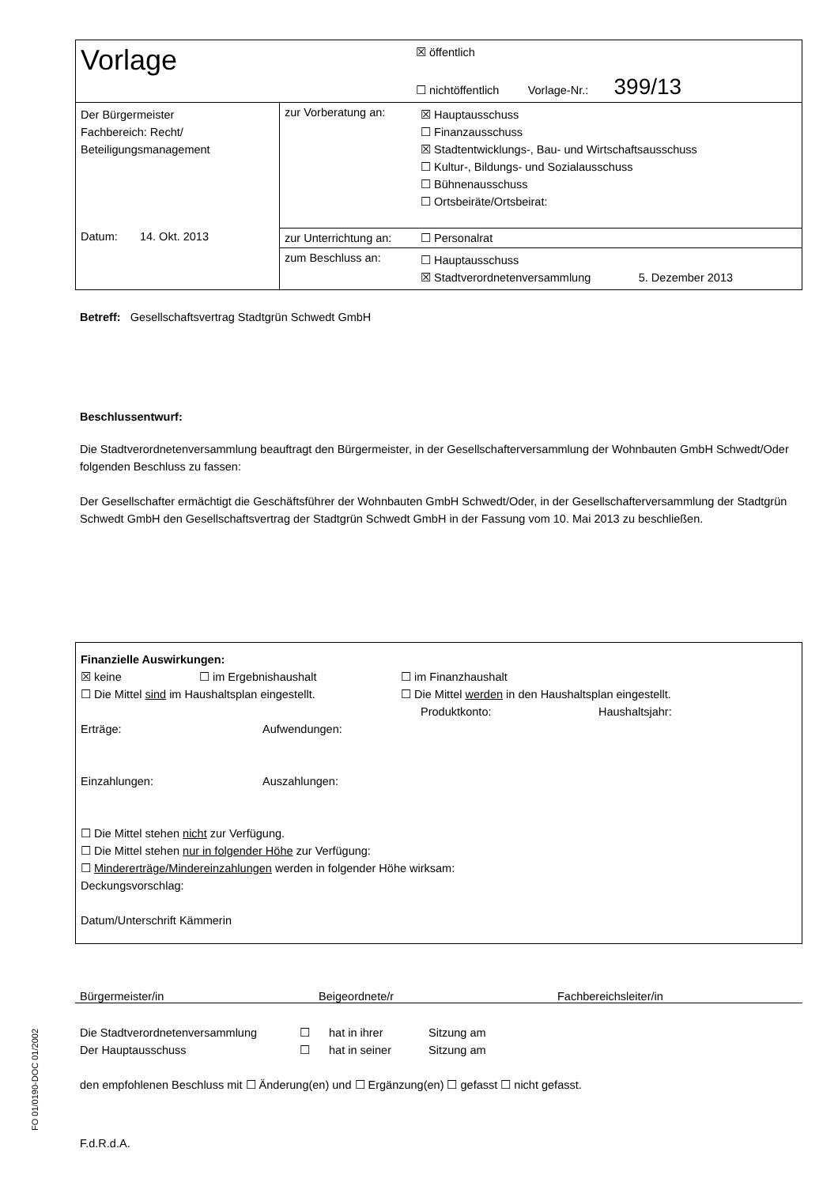| Vorlage | | ☒ öffentlich ☐ nichtöffentlich Vorlage-Nr.: 399/13 |
| Der Bürgermeister Fachbereich: Recht/ Beteiligungsmanagement Datum: 14. Okt. 2013 | zur Vorberatung an: | ☒ Hauptausschuss ☐ Finanzausschuss ☒ Stadtentwicklungs-, Bau- und Wirtschaftsausschuss ☐ Kultur-, Bildungs- und Sozialausschuss ☐ Bühnenausschuss ☐ Ortsbeiräte/Ortsbeirat: |
| | zur Unterrichtung an: | ☐ Personalrat |
| | zum Beschluss an: | ☐ Hauptausschuss ☒ Stadtverordnetenversammlung 5. Dezember 2013 |
Betreff: Gesellschaftsvertrag Stadtgrün Schwedt GmbH
Beschlussentwurf:
Die Stadtverordnetenversammlung beauftragt den Bürgermeister, in der Gesellschafterversammlung der Wohnbauten GmbH Schwedt/Oder folgenden Beschluss zu fassen:
Der Gesellschafter ermächtigt die Geschäftsführer der Wohnbauten GmbH Schwedt/Oder, in der Gesellschafterversammlung der Stadtgrün Schwedt GmbH den Gesellschaftsvertrag der Stadtgrün Schwedt GmbH in der Fassung vom 10. Mai 2013 zu beschließen.
Finanzielle Auswirkungen:
☒ keine ☐ im Ergebnishaushalt ☐ im Finanzhaushalt
☐ Die Mittel sind im Haushaltsplan eingestellt. ☐ Die Mittel werden in den Haushaltsplan eingestellt.
Produktkonto: Haushaltsjahr:
Erträge: Aufwendungen:
Einzahlungen: Auszahlungen:
☐ Die Mittel stehen nicht zur Verfügung.
☐ Die Mittel stehen nur in folgender Höhe zur Verfügung:
☐ Mindererträge/Mindereinzahlungen werden in folgender Höhe wirksam:
Deckungsvorschlag:
Datum/Unterschrift Kämmerin
Bürgermeister/in Beigeordnete/r Fachbereichsleiter/in
Die Stadtverordnetenversammlung ☐ hat in ihrer Sitzung am
Der Hauptausschuss ☐ hat in seiner Sitzung am
den empfohlenen Beschluss mit ☐ Änderung(en) und ☐ Ergänzung(en) ☐ gefasst ☐ nicht gefasst.
F.d.R.d.A.
FO 01/0190-DOC 01/2002